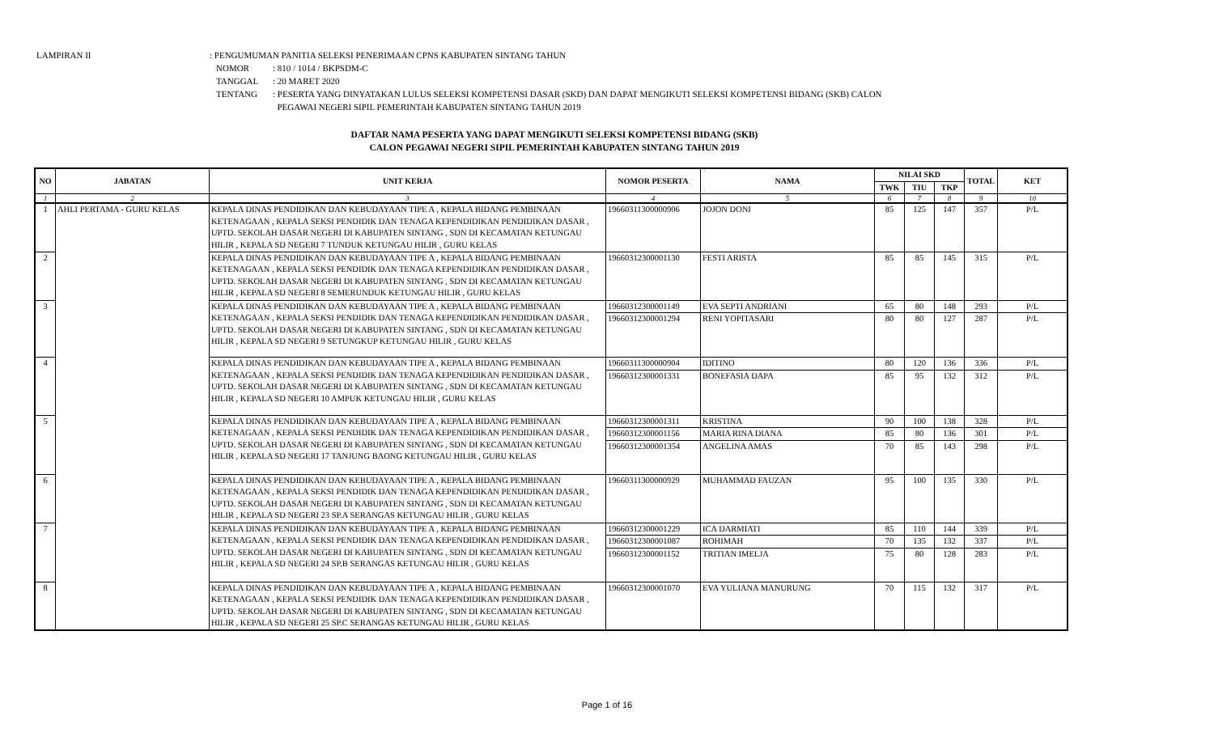LAMPIRAN II: PENGUMUMAN PANITIA SELEKSI PENERIMAAN CPNS KABUPATEN SINTANG TAHUN
NOMOR: 810 / 1014 / BKPSDM-C
TANGGAL: 20 MARET 2020
TENTANG: PESERTA YANG DINYATAKAN LULUS SELEKSI KOMPETENSI DASAR (SKD) DAN DAPAT MENGIKUTI SELEKSI KOMPETENSI BIDANG (SKB) CALON
PEGAWAI NEGERI SIPIL PEMERINTAH KABUPATEN SINTANG TAHUN 2019
DAFTAR NAMA PESERTA YANG DAPAT MENGIKUTI SELEKSI KOMPETENSI BIDANG (SKB)
CALON PEGAWAI NEGERI SIPIL PEMERINTAH KABUPATEN SINTANG TAHUN 2019
| NO | JABATAN | UNIT KERJA | NOMOR PESERTA | NAMA | NILAI SKD | | | TOTAL | KET |
| --- | --- | --- | --- | --- | --- | --- | --- | --- | --- |
| | | | | | TWK | TIU | TKP | | |
| 1 | 2 | 3 | 4 | 5 | 6 | 7 | 8 | 9 | 10 |
| 1 | AHLI PERTAMA - GURU KELAS | KEPALA DINAS PENDIDIKAN DAN KEBUDAYAAN TIPE A , KEPALA BIDANG PEMBINAAN KETENAGAAN , KEPALA SEKSI PENDIDIK DAN TENAGA KEPENDIDIKAN PENDIDIKAN DASAR , UPTD. SEKOLAH DASAR NEGERI DI KABUPATEN SINTANG , SDN DI KECAMATAN KETUNGAU HILIR , KEPALA SD NEGERI 7 TUNDUK KETUNGAU HILIR , GURU KELAS | 19660311300000906 | JOJON DONI | 85 | 125 | 147 | 357 | P/L |
| 2 | | KEPALA DINAS PENDIDIKAN DAN KEBUDAYAAN TIPE A , KEPALA BIDANG PEMBINAAN KETENAGAAN , KEPALA SEKSI PENDIDIK DAN TENAGA KEPENDIDIKAN PENDIDIKAN DASAR , UPTD. SEKOLAH DASAR NEGERI DI KABUPATEN SINTANG , SDN DI KECAMATAN KETUNGAU HILIR , KEPALA SD NEGERI 8 SEMERUNDUK KETUNGAU HILIR , GURU KELAS | 19660312300001130 | FESTI ARISTA | 85 | 85 | 145 | 315 | P/L |
| 3 | | KEPALA DINAS PENDIDIKAN DAN KEBUDAYAAN TIPE A , KEPALA BIDANG PEMBINAAN KETENAGAAN , KEPALA SEKSI PENDIDIK DAN TENAGA KEPENDIDIKAN PENDIDIKAN DASAR , UPTD. SEKOLAH DASAR NEGERI DI KABUPATEN SINTANG , SDN DI KECAMATAN KETUNGAU HILIR , KEPALA SD NEGERI 9 SETUNGKUP KETUNGAU HILIR , GURU KELAS | 19660312300001149 | EVA SEPTI ANDRIANI | 65 | 80 | 148 | 293 | P/L |
| | | | 19660312300001294 | RENI YOPITASARI | 80 | 80 | 127 | 287 | P/L |
| 4 | | KEPALA DINAS PENDIDIKAN DAN KEBUDAYAAN TIPE A , KEPALA BIDANG PEMBINAAN KETENAGAAN , KEPALA SEKSI PENDIDIK DAN TENAGA KEPENDIDIKAN PENDIDIKAN DASAR , UPTD. SEKOLAH DASAR NEGERI DI KABUPATEN SINTANG , SDN DI KECAMATAN KETUNGAU HILIR , KEPALA SD NEGERI 10 AMPUK KETUNGAU HILIR , GURU KELAS | 19660311300000904 | IDITINO | 80 | 120 | 136 | 336 | P/L |
| | | | 19660312300001331 | BONEFASIA DAPA | 85 | 95 | 132 | 312 | P/L |
| 5 | | KEPALA DINAS PENDIDIKAN DAN KEBUDAYAAN TIPE A , KEPALA BIDANG PEMBINAAN KETENAGAAN , KEPALA SEKSI PENDIDIK DAN TENAGA KEPENDIDIKAN PENDIDIKAN DASAR , UPTD. SEKOLAH DASAR NEGERI DI KABUPATEN SINTANG , SDN DI KECAMATAN KETUNGAU HILIR , KEPALA SD NEGERI 17 TANJUNG BAONG KETUNGAU HILIR , GURU KELAS | 19660312300001311 | KRISTINA | 90 | 100 | 138 | 328 | P/L |
| | | | 19660312300001156 | MARIA RINA DIANA | 85 | 80 | 136 | 301 | P/L |
| | | | 19660312300001354 | ANGELINA AMAS | 70 | 85 | 143 | 298 | P/L |
| 6 | | KEPALA DINAS PENDIDIKAN DAN KEBUDAYAAN TIPE A , KEPALA BIDANG PEMBINAAN KETENAGAAN , KEPALA SEKSI PENDIDIK DAN TENAGA KEPENDIDIKAN PENDIDIKAN DASAR , UPTD. SEKOLAH DASAR NEGERI DI KABUPATEN SINTANG , SDN DI KECAMATAN KETUNGAU HILIR , KEPALA SD NEGERI 23 SP.A SERANGAS KETUNGAU HILIR , GURU KELAS | 19660311300000929 | MUHAMMAD FAUZAN | 95 | 100 | 135 | 330 | P/L |
| 7 | | KEPALA DINAS PENDIDIKAN DAN KEBUDAYAAN TIPE A , KEPALA BIDANG PEMBINAAN KETENAGAAN , KEPALA SEKSI PENDIDIK DAN TENAGA KEPENDIDIKAN PENDIDIKAN DASAR , UPTD. SEKOLAH DASAR NEGERI DI KABUPATEN SINTANG , SDN DI KECAMATAN KETUNGAU HILIR , KEPALA SD NEGERI 24 SP.B SERANGAS KETUNGAU HILIR , GURU KELAS | 19660312300001229 | ICA DARMIATI | 85 | 110 | 144 | 339 | P/L |
| | | | 19660312300001087 | ROHIMAH | 70 | 135 | 132 | 337 | P/L |
| | | | 19660312300001152 | TRITIAN IMELJA | 75 | 80 | 128 | 283 | P/L |
| 8 | | KEPALA DINAS PENDIDIKAN DAN KEBUDAYAAN TIPE A , KEPALA BIDANG PEMBINAAN KETENAGAAN , KEPALA SEKSI PENDIDIK DAN TENAGA KEPENDIDIKAN PENDIDIKAN DASAR , UPTD. SEKOLAH DASAR NEGERI DI KABUPATEN SINTANG , SDN DI KECAMATAN KETUNGAU HILIR , KEPALA SD NEGERI 25 SP.C SERANGAS KETUNGAU HILIR , GURU KELAS | 19660312300001070 | EVA YULIANA MANURUNG | 70 | 115 | 132 | 317 | P/L |
Page 1 of 16